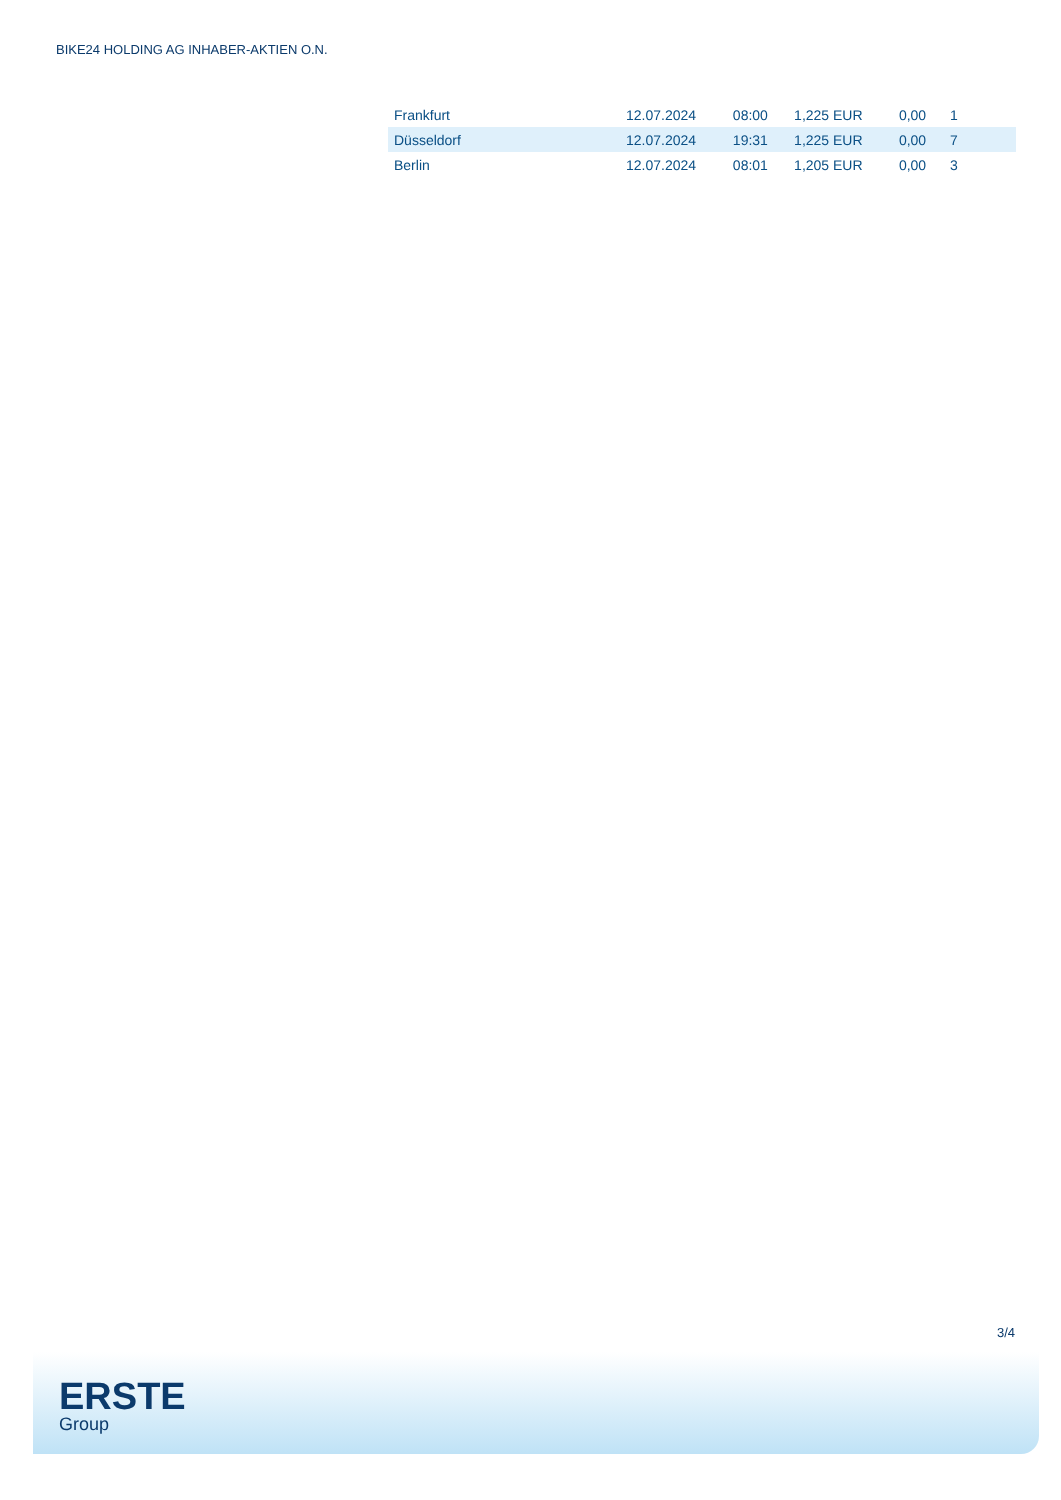BIKE24 HOLDING AG INHABER-AKTIEN O.N.
| Frankfurt | 12.07.2024 | 08:00 | 1,225 EUR | 0,00 | 1 |
| Düsseldorf | 12.07.2024 | 19:31 | 1,225 EUR | 0,00 | 7 |
| Berlin | 12.07.2024 | 08:01 | 1,205 EUR | 0,00 | 3 |
3/4
ERSTE
Group